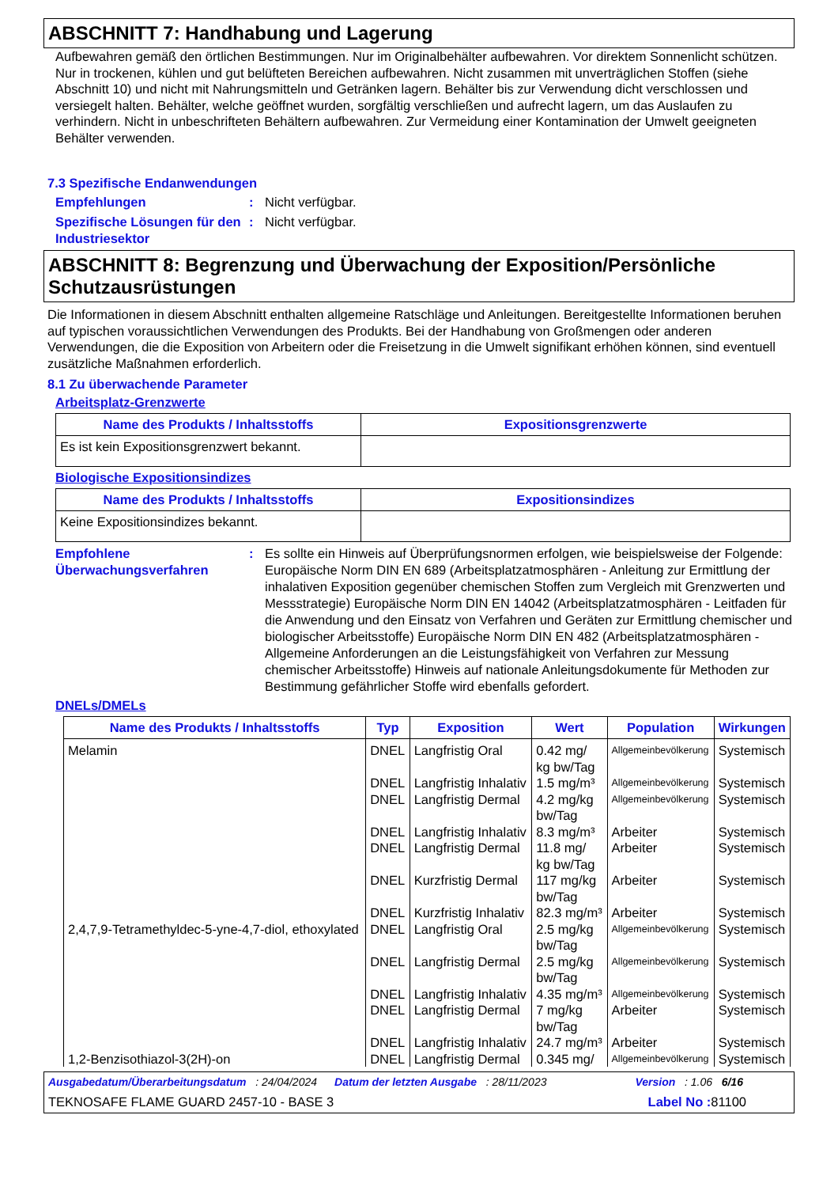ABSCHNITT 7: Handhabung und Lagerung
Aufbewahren gemäß den örtlichen Bestimmungen. Nur im Originalbehälter aufbewahren. Vor direktem Sonnenlicht schützen. Nur in trockenen, kühlen und gut belüfteten Bereichen aufbewahren. Nicht zusammen mit unverträglichen Stoffen (siehe Abschnitt 10) und nicht mit Nahrungsmitteln und Getränken lagern. Behälter bis zur Verwendung dicht verschlossen und versiegelt halten. Behälter, welche geöffnet wurden, sorgfältig verschließen und aufrecht lagern, um das Auslaufen zu verhindern. Nicht in unbeschrifteten Behältern aufbewahren. Zur Vermeidung einer Kontamination der Umwelt geeigneten Behälter verwenden.
7.3 Spezifische Endanwendungen
Empfehlungen : Nicht verfügbar.
Spezifische Lösungen für den Industriesektor
: Nicht verfügbar.
ABSCHNITT 8: Begrenzung und Überwachung der Exposition/Persönliche Schutzausrüstungen
Die Informationen in diesem Abschnitt enthalten allgemeine Ratschläge und Anleitungen. Bereitgestellte Informationen beruhen auf typischen voraussichtlichen Verwendungen des Produkts. Bei der Handhabung von Großmengen oder anderen Verwendungen, die die Exposition von Arbeitern oder die Freisetzung in die Umwelt signifikant erhöhen können, sind eventuell zusätzliche Maßnahmen erforderlich.
8.1 Zu überwachende Parameter
Arbeitsplatz-Grenzwerte
| Name des Produkts / Inhaltsstoffs | Expositionsgrenzwerte |
| --- | --- |
| Es ist kein Expositionsgrenzwert bekannt. | |
Biologische Expositionsindizes
| Name des Produkts / Inhaltsstoffs | Expositionsindizes |
| --- | --- |
| Keine Expositionsindizes bekannt. | |
Empfohlene Überwachungsverfahren
: Es sollte ein Hinweis auf Überprüfungsnormen erfolgen, wie beispielsweise der Folgende: Europäische Norm DIN EN 689 (Arbeitsplatzatmosphären - Anleitung zur Ermittlung der inhalativen Exposition gegenüber chemischen Stoffen zum Vergleich mit Grenzwerten und Messstrategie) Europäische Norm DIN EN 14042 (Arbeitsplatzatmosphären - Leitfaden für die Anwendung und den Einsatz von Verfahren und Geräten zur Ermittlung chemischer und biologischer Arbeitsstoffe) Europäische Norm DIN EN 482 (Arbeitsplatzatmosphären - Allgemeine Anforderungen an die Leistungsfähigkeit von Verfahren zur Messung chemischer Arbeitsstoffe) Hinweis auf nationale Anleitungsdokumente für Methoden zur Bestimmung gefährlicher Stoffe wird ebenfalls gefordert.
DNELs/DMELs
| Name des Produkts / Inhaltsstoffs | Typ | Exposition | Wert | Population | Wirkungen |
| --- | --- | --- | --- | --- | --- |
| Melamin | DNEL | Langfristig Oral | 0.42 mg/ kg bw/Tag | Allgemeinbevölkerung | Systemisch |
| | DNEL | Langfristig Inhalativ | 1.5 mg/m³ | Allgemeinbevölkerung | Systemisch |
| | DNEL | Langfristig Dermal | 4.2 mg/kg bw/Tag | Allgemeinbevölkerung | Systemisch |
| | DNEL | Langfristig Inhalativ | 8.3 mg/m³ | Arbeiter | Systemisch |
| | DNEL | Langfristig Dermal | 11.8 mg/ kg bw/Tag | Arbeiter | Systemisch |
| | DNEL | Kurzfristig Dermal | 117 mg/kg bw/Tag | Arbeiter | Systemisch |
| | DNEL | Kurzfristig Inhalativ | 82.3 mg/m³ | Arbeiter | Systemisch |
| 2,4,7,9-Tetramethyldec-5-yne-4,7-diol, ethoxylated | DNEL | Langfristig Oral | 2.5 mg/kg bw/Tag | Allgemeinbevölkerung | Systemisch |
| | DNEL | Langfristig Dermal | 2.5 mg/kg bw/Tag | Allgemeinbevölkerung | Systemisch |
| | DNEL | Langfristig Inhalativ | 4.35 mg/m³ | Allgemeinbevölkerung | Systemisch |
| | DNEL | Langfristig Dermal | 7 mg/kg bw/Tag | Arbeiter | Systemisch |
| | DNEL | Langfristig Inhalativ | 24.7 mg/m³ | Arbeiter | Systemisch |
| 1,2-Benzisothiazol-3(2H)-on | DNEL | Langfristig Dermal | 0.345 mg/ | Allgemeinbevölkerung | Systemisch |
Ausgabedatum/Überarbeitungsdatum : 24/04/2024 Datum der letzten Ausgabe : 28/11/2023 Version : 1.06 6/16
TEKNOSAFE FLAME GUARD 2457-10 - BASE 3 Label No : 81100